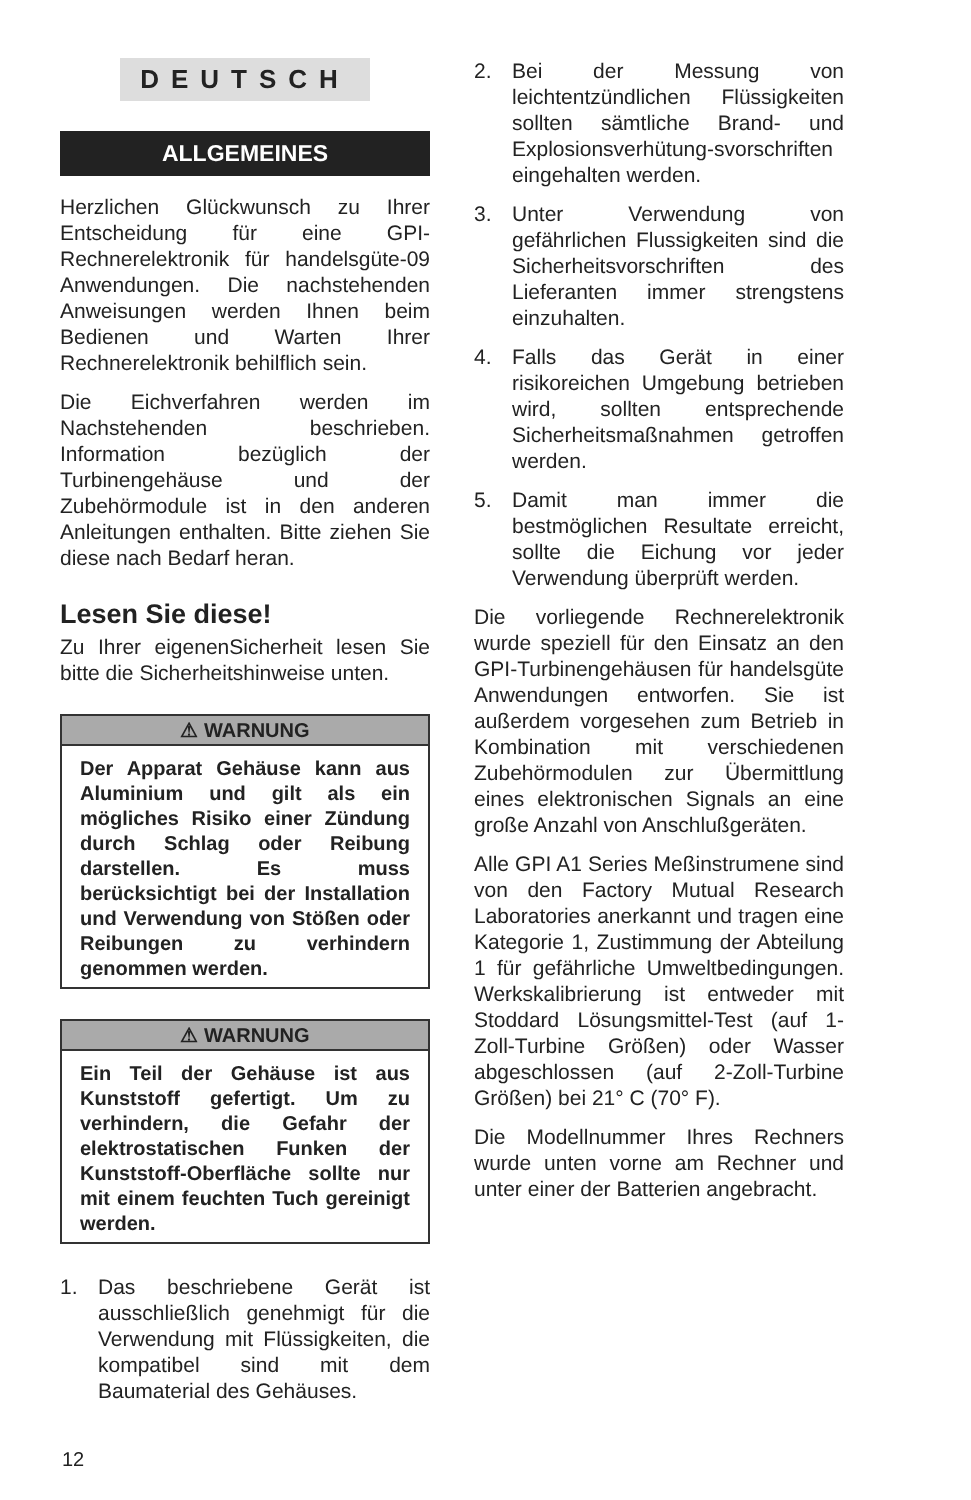DEUTSCH
ALLGEMEINES
Herzlichen Glückwunsch zu Ihrer Entscheidung für eine GPI-Rechnerelektronik für handelsgüte-09 Anwendungen. Die nachstehenden Anweisungen werden Ihnen beim Bedienen und Warten Ihrer Rechnerelektronik behilflich sein.
Die Eichverfahren werden im Nachstehenden beschrieben. Information bezüglich der Turbinengehäuse und der Zubehörmodule ist in den anderen Anleitungen enthalten. Bitte ziehen Sie diese nach Bedarf heran.
Lesen Sie diese!
Zu Ihrer eigenenSicherheit lesen Sie bitte die Sicherheitshinweise unten.
⚠ WARNUNG
Der Apparat Gehäuse kann aus Aluminium und gilt als ein mögliches Risiko einer Zündung durch Schlag oder Reibung darstellen. Es muss berücksichtigt bei der Installation und Verwendung von Stößen oder Reibungen zu verhindern genommen werden.
⚠ WARNUNG
Ein Teil der Gehäuse ist aus Kunststoff gefertigt. Um zu verhindern, die Gefahr der elektrostatischen Funken der Kunststoff-Oberfläche sollte nur mit einem feuchten Tuch gereinigt werden.
1. Das beschriebene Gerät ist ausschließlich genehmigt für die Verwendung mit Flüssigkeiten, die kompatibel sind mit dem Baumaterial des Gehäuses.
2. Bei der Messung von leichtentzündlichen Flüssigkeiten sollten sämtliche Brand- und Explosionsverhütung-svorschriften eingehalten werden.
3. Unter Verwendung von gefährlichen Flussigkeiten sind die Sicherheitsvorschriften des Lieferanten immer strengstens einzuhalten.
4. Falls das Gerät in einer risikoreichen Umgebung betrieben wird, sollten entsprechende Sicherheitsmaßnahmen getroffen werden.
5. Damit man immer die bestmöglichen Resultate erreicht, sollte die Eichung vor jeder Verwendung überprüft werden.
Die vorliegende Rechnerelektronik wurde speziell für den Einsatz an den GPI-Turbinengehäusen für handelsgüte Anwendungen entworfen. Sie ist außerdem vorgesehen zum Betrieb in Kombination mit verschiedenen Zubehörmodulen zur Übermittlung eines elektronischen Signals an eine große Anzahl von Anschlußgeräten.
Alle GPI A1 Series Meßinstrumene sind von den Factory Mutual Research Laboratories anerkannt und tragen eine Kategorie 1, Zustimmung der Abteilung 1 für gefährliche Umweltbedingungen. Werkskalibrierung ist entweder mit Stoddard Lösungsmittel-Test (auf 1-Zoll-Turbine Größen) oder Wasser abgeschlossen (auf 2-Zoll-Turbine Größen) bei 21° C (70° F).
Die Modellnummer Ihres Rechners wurde unten vorne am Rechner und unter einer der Batterien angebracht.
12